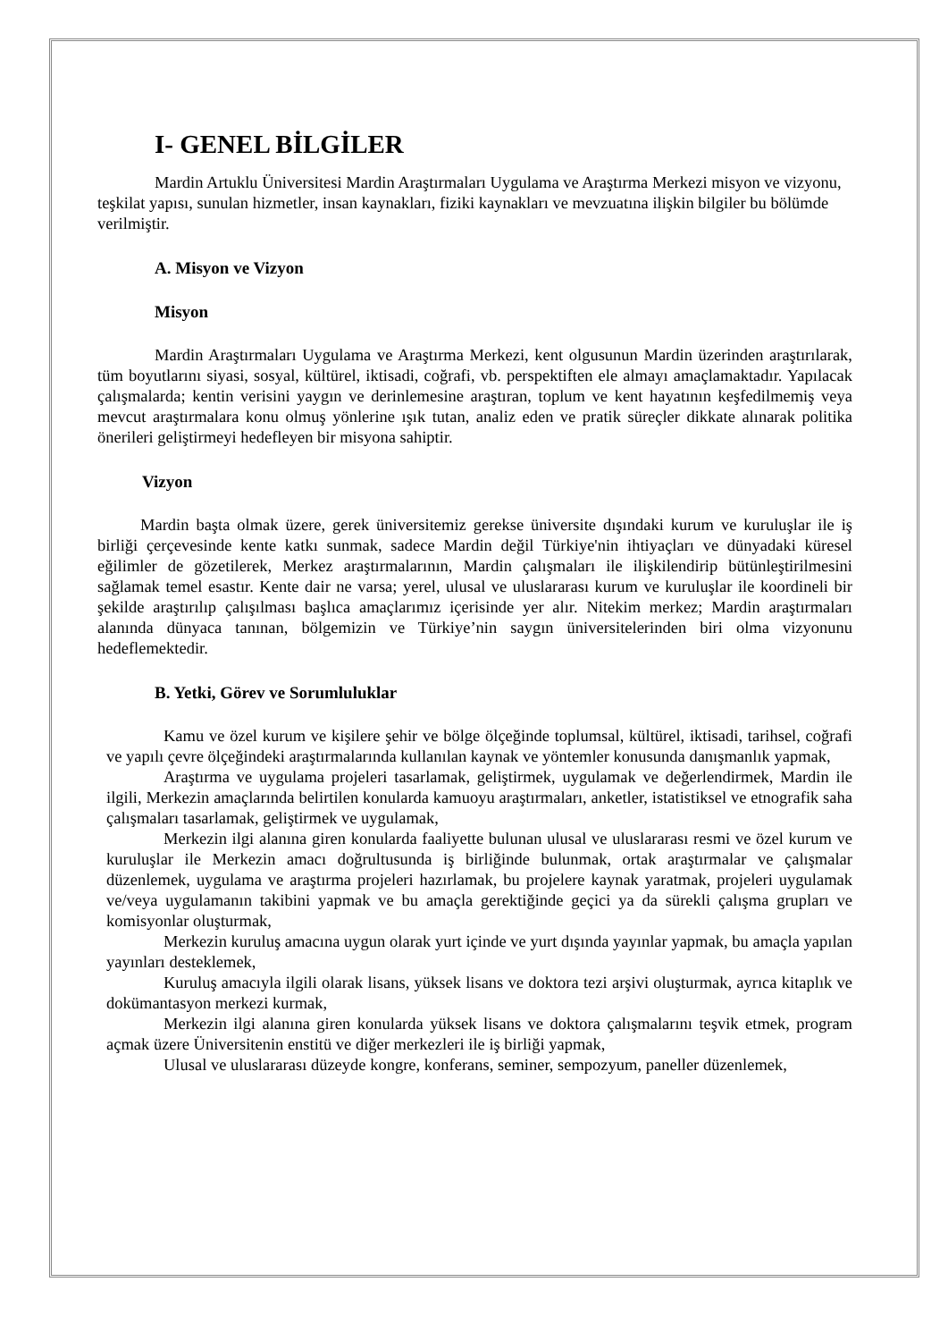I- GENEL BİLGİLER
Mardin Artuklu Üniversitesi Mardin Araştırmaları Uygulama ve Araştırma Merkezi misyon ve vizyonu, teşkilat yapısı, sunulan hizmetler, insan kaynakları, fiziki kaynakları ve mevzuatına ilişkin bilgiler bu bölümde verilmiştir.
A. Misyon ve Vizyon
Misyon
Mardin Araştırmaları Uygulama ve Araştırma Merkezi, kent olgusunun Mardin üzerinden araştırılarak, tüm boyutlarını siyasi, sosyal, kültürel, iktisadi, coğrafi, vb. perspektiften ele almayı amaçlamaktadır. Yapılacak çalışmalarda; kentin verisini yaygın ve derinlemesine araştıran, toplum ve kent hayatının keşfedilmemiş veya mevcut araştırmalara konu olmuş yönlerine ışık tutan, analiz eden ve pratik süreçler dikkate alınarak politika önerileri geliştirmeyi hedefleyen bir misyona sahiptir.
Vizyon
Mardin başta olmak üzere, gerek üniversitemiz gerekse üniversite dışındaki kurum ve kuruluşlar ile iş birliği çerçevesinde kente katkı sunmak, sadece Mardin değil Türkiye'nin ihtiyaçları ve dünyadaki küresel eğilimler de gözetilerek, Merkez araştırmalarının, Mardin çalışmaları ile ilişkilendirip bütünleştirilmesini sağlamak temel esastır. Kente dair ne varsa; yerel, ulusal ve uluslararası kurum ve kuruluşlar ile koordineli bir şekilde araştırılıp çalışılması başlıca amaçlarımız içerisinde yer alır. Nitekim merkez; Mardin araştırmaları alanında dünyaca tanınan, bölgemizin ve Türkiye’nin saygın üniversitelerinden biri olma vizyonunu hedeflemektedir.
B. Yetki, Görev ve Sorumluluklar
Kamu ve özel kurum ve kişilere şehir ve bölge ölçeğinde toplumsal, kültürel, iktisadi, tarihsel, coğrafi ve yapılı çevre ölçeğindeki araştırmalarında kullanılan kaynak ve yöntemler konusunda danışmanlık yapmak,
Araştırma ve uygulama projeleri tasarlamak, geliştirmek, uygulamak ve değerlendirmek, Mardin ile ilgili, Merkezin amaçlarında belirtilen konularda kamuoyu araştırmaları, anketler, istatistiksel ve etnografik saha çalışmaları tasarlamak, geliştirmek ve uygulamak,
Merkezin ilgi alanına giren konularda faaliyette bulunan ulusal ve uluslararası resmi ve özel kurum ve kuruluşlar ile Merkezin amacı doğrultusunda iş birliğinde bulunmak, ortak araştırmalar ve çalışmalar düzenlemek, uygulama ve araştırma projeleri hazırlamak, bu projelere kaynak yaratmak, projeleri uygulamak ve/veya uygulamanın takibini yapmak ve bu amaçla gerektiğinde geçici ya da sürekli çalışma grupları ve komisyonlar oluşturmak,
Merkezin kuruluş amacına uygun olarak yurt içinde ve yurt dışında yayınlar yapmak, bu amaçla yapılan yayınları desteklemek,
Kuruluş amacıyla ilgili olarak lisans, yüksek lisans ve doktora tezi arşivi oluşturmak, ayrıca kitaplık ve dokümantasyon merkezi kurmak,
Merkezin ilgi alanına giren konularda yüksek lisans ve doktora çalışmalarını teşvik etmek, program açmak üzere Üniversitenin enstitü ve diğer merkezleri ile iş birliği yapmak,
Ulusal ve uluslararası düzeyde kongre, konferans, seminer, sempozyum, paneller düzenlemek,